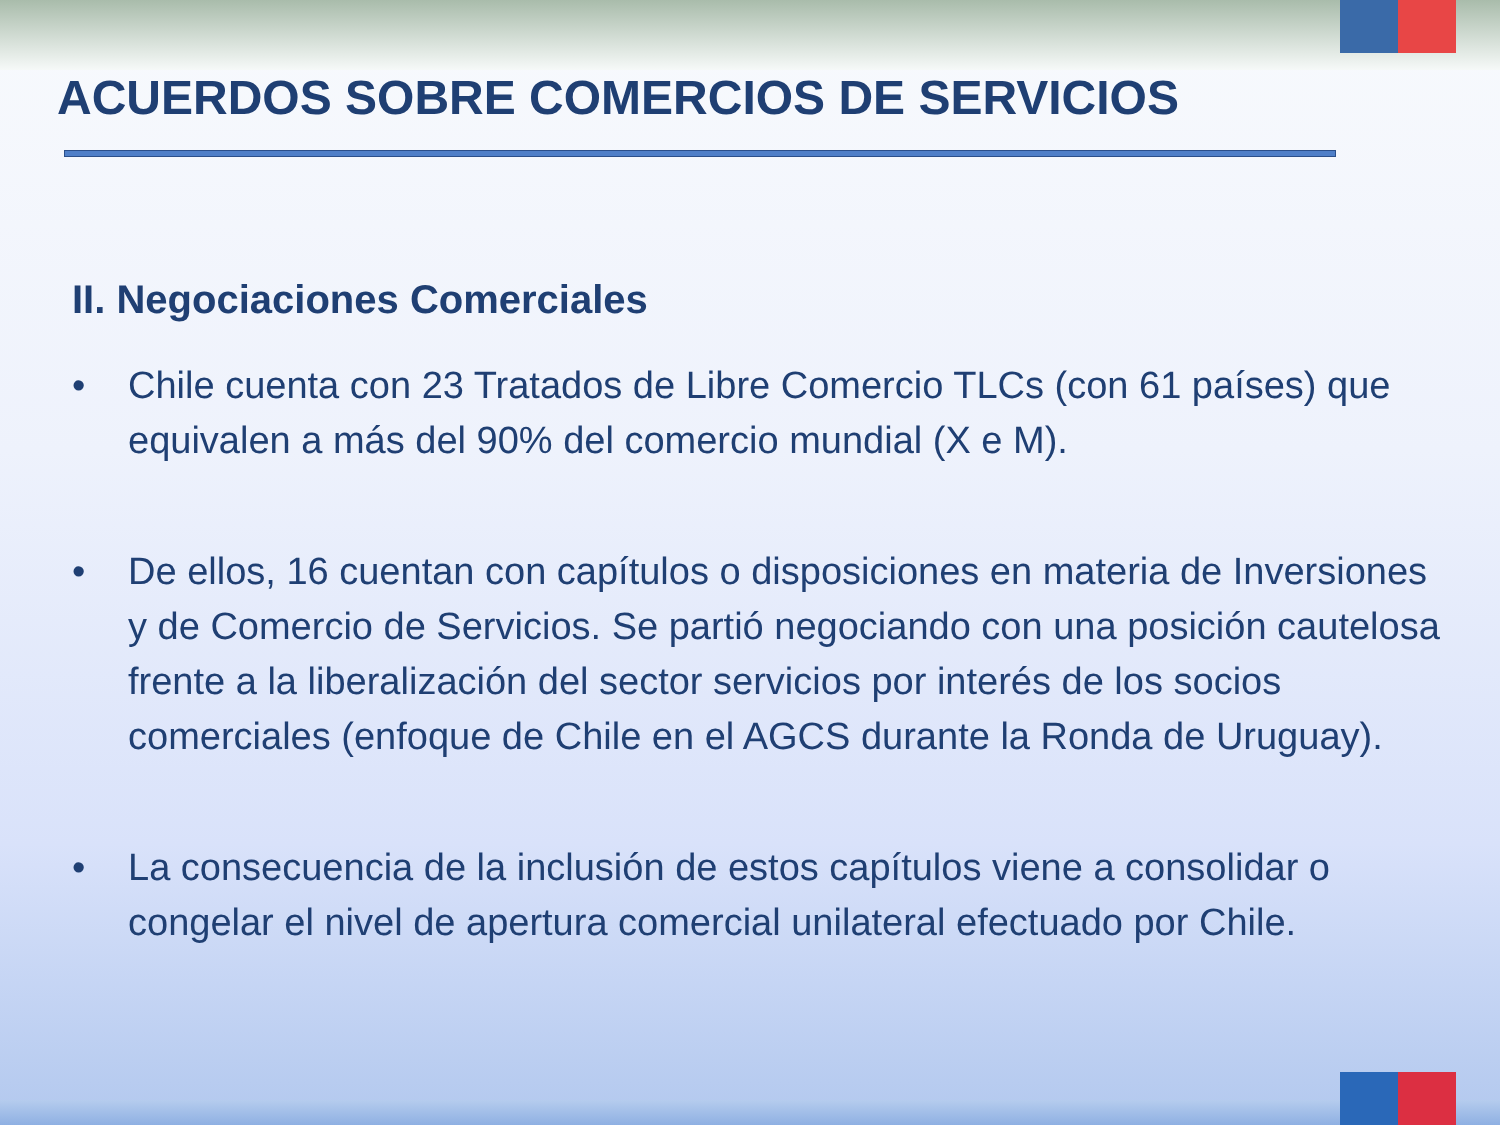ACUERDOS SOBRE COMERCIOS DE SERVICIOS
II. Negociaciones Comerciales
• Chile cuenta con 23 Tratados de Libre Comercio TLCs (con 61 países) que equivalen a más del 90% del comercio mundial (X e M).
• De ellos, 16 cuentan con capítulos o disposiciones en materia de Inversiones y de Comercio de Servicios. Se partió negociando con una posición cautelosa frente a la liberalización del sector servicios por interés de los socios comerciales (enfoque de Chile en el AGCS durante la Ronda de Uruguay).
• La consecuencia de la inclusión de estos capítulos viene a consolidar o congelar el nivel de apertura comercial unilateral efectuado por Chile.